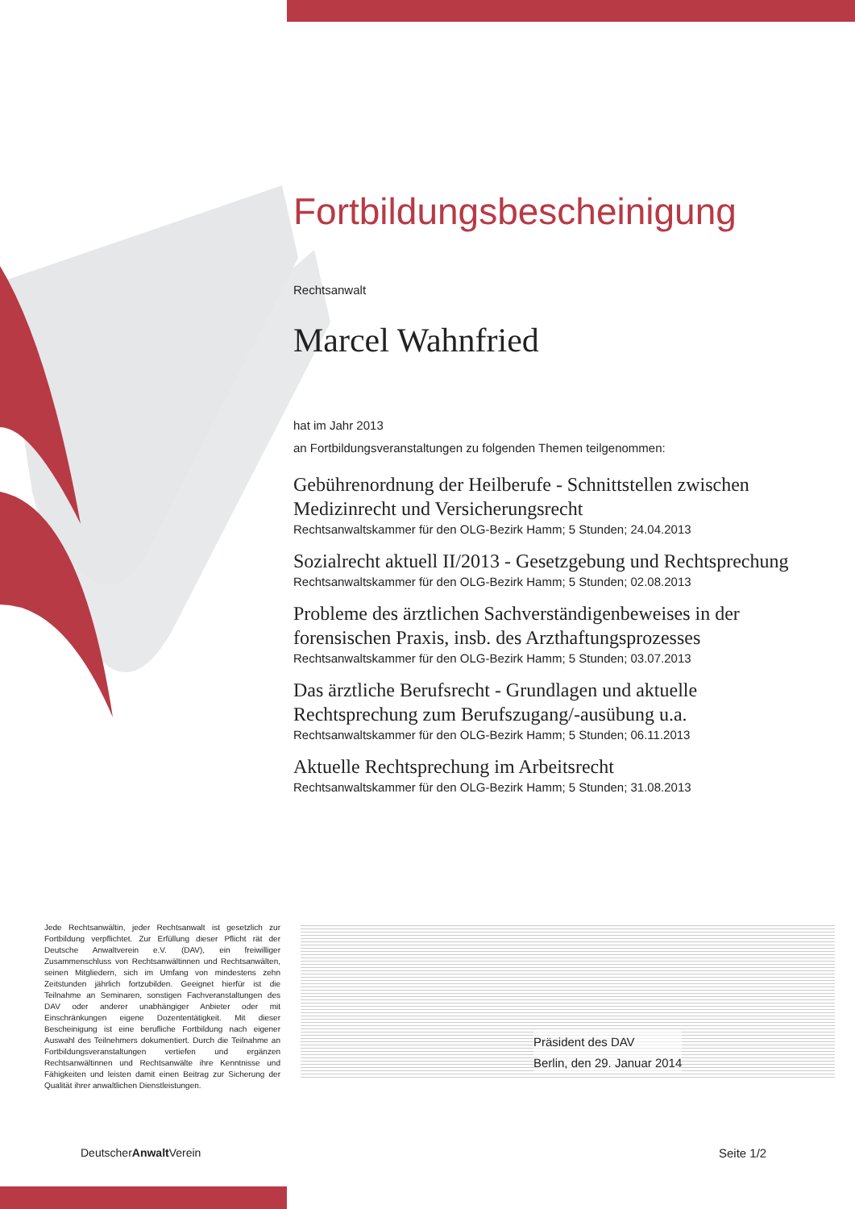Fortbildungsbescheinigung
Rechtsanwalt
Marcel Wahnfried
hat im Jahr 2013
an Fortbildungsveranstaltungen zu folgenden Themen teilgenommen:
Gebührenordnung der Heilberufe - Schnittstellen zwischen Medizinrecht und Versicherungsrecht
Rechtsanwaltskammer für den OLG-Bezirk Hamm; 5 Stunden; 24.04.2013
Sozialrecht aktuell II/2013 - Gesetzgebung und Rechtsprechung
Rechtsanwaltskammer für den OLG-Bezirk Hamm; 5 Stunden; 02.08.2013
Probleme des ärztlichen Sachverständigenbeweises in der forensischen Praxis, insb. des Arzthaftungsprozesses
Rechtsanwaltskammer für den OLG-Bezirk Hamm; 5 Stunden; 03.07.2013
Das ärztliche Berufsrecht - Grundlagen und aktuelle Rechtsprechung zum Berufszugang/-ausübung u.a.
Rechtsanwaltskammer für den OLG-Bezirk Hamm; 5 Stunden; 06.11.2013
Aktuelle Rechtsprechung im Arbeitsrecht
Rechtsanwaltskammer für den OLG-Bezirk Hamm; 5 Stunden; 31.08.2013
Jede Rechtsanwältin, jeder Rechtsanwalt ist gesetzlich zur Fortbildung verpflichtet. Zur Erfüllung dieser Pflicht rät der Deutsche Anwaltverein e.V. (DAV), ein freiwilliger Zusammenschluss von Rechtsanwältinnen und Rechtsanwälten, seinen Mitgliedern, sich im Umfang von mindestens zehn Zeitstunden jährlich fortzubilden. Geeignet hierfür ist die Teilnahme an Seminaren, sonstigen Fachveranstaltungen des DAV oder anderer unabhängiger Anbieter oder mit Einschränkungen eigene Dozententätigkeit. Mit dieser Bescheinigung ist eine berufliche Fortbildung nach eigener Auswahl des Teilnehmers dokumentiert. Durch die Teilnahme an Fortbildungsveranstaltungen vertiefen und ergänzen Rechtsanwältinnen und Rechtsanwälte ihre Kenntnisse und Fähigkeiten und leisten damit einen Beitrag zur Sicherung der Qualität ihrer anwaltlichen Dienstleistungen.
Präsident des DAV
Berlin, den 29. Januar 2014
DeutscherAnwalt Verein Seite 1/2